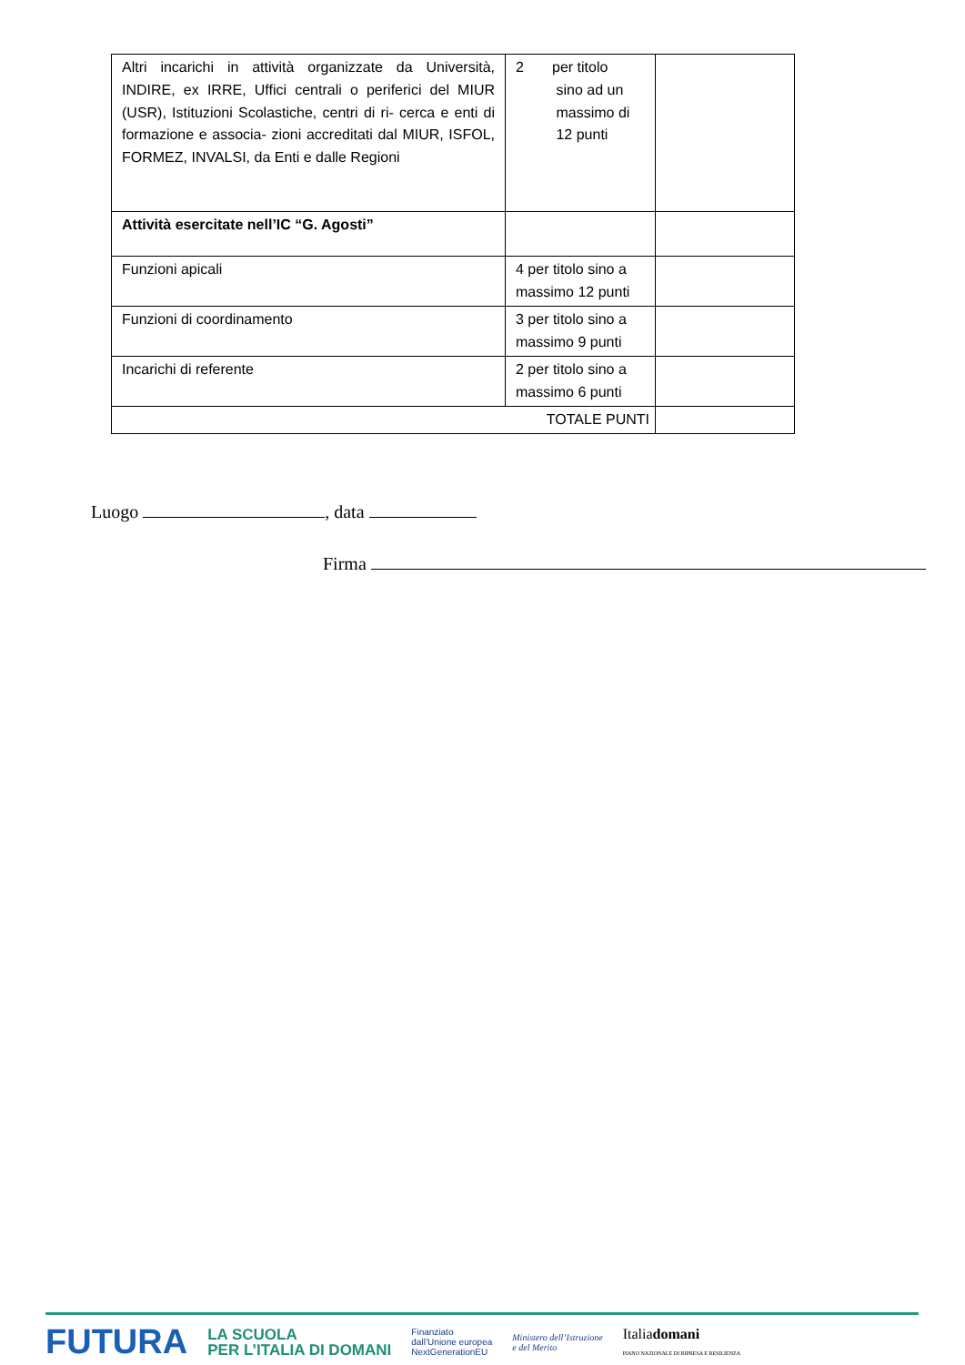| Altri incarichi in attività organizzate da Università, INDIRE, ex IRRE, Uffici centrali o periferici del MIUR (USR), Istituzioni Scolastiche, centri di ri- cerca e enti di formazione e associa- zioni accreditati dal MIUR, ISFOL, FORMEZ, INVALSI, da Enti e dalle Regioni | 2 per titolo sino ad un massimo di 12 punti | |
| Attività esercitate nell’IC “G. Agosti” | | |
| Funzioni apicali | 4 per titolo sino a massimo 12 punti | |
| Funzioni di coordinamento | 3 per titolo sino a massimo 9 punti | |
| Incarichi di referente | 2 per titolo sino a massimo 6 punti | |
| TOTALE PUNTI | | |
Luogo , data
Firma
FUTURA LA SCUOLA
PER L’ITALIA DI DOMANI Finanziato
dall’Unione europea
NextGenerationEU Ministero dell’Istruzione
e del Merito Italiadomani
PIANO NAZIONALE DI RIPRESA E RESILIENZA